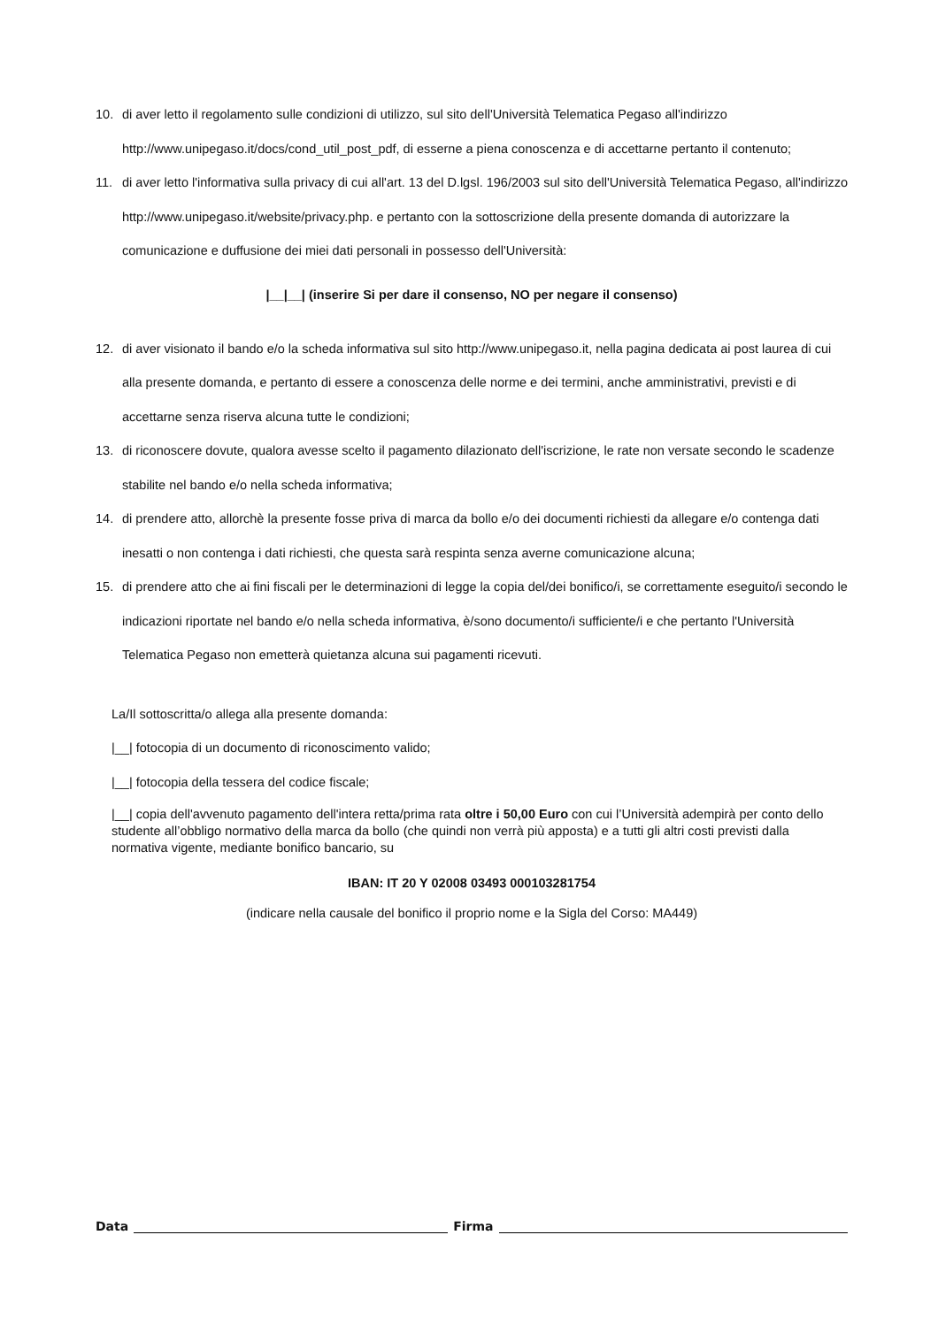10. di aver letto il regolamento sulle condizioni di utilizzo, sul sito dell'Università Telematica Pegaso all'indirizzo http://www.unipegaso.it/docs/cond_util_post_pdf, di esserne a piena conoscenza e di accettarne pertanto il contenuto;
11. di aver letto l'informativa sulla privacy di cui all'art. 13 del D.lgsl. 196/2003 sul sito dell'Università Telematica Pegaso, all'indirizzo http://www.unipegaso.it/website/privacy.php. e pertanto con la sottoscrizione della presente domanda di autorizzare la comunicazione e duffusione dei miei dati personali in possesso dell'Università:
|__|__| (inserire Si per dare il consenso, NO per negare il consenso)
12. di aver visionato il bando e/o la scheda informativa sul sito http://www.unipegaso.it, nella pagina dedicata ai post laurea di cui alla presente domanda, e pertanto di essere a conoscenza delle norme e dei termini, anche amministrativi, previsti e di accettarne senza riserva alcuna tutte le condizioni;
13. di riconoscere dovute, qualora avesse scelto il pagamento dilazionato dell'iscrizione, le rate non versate secondo le scadenze stabilite nel bando e/o nella scheda informativa;
14. di prendere atto, allorchè la presente fosse priva di marca da bollo e/o dei documenti richiesti da allegare e/o contenga dati inesatti o non contenga i dati richiesti, che questa sarà respinta senza averne comunicazione alcuna;
15. di prendere atto che ai fini fiscali per le determinazioni di legge la copia del/dei bonifico/i, se correttamente eseguito/i secondo le indicazioni riportate nel bando e/o nella scheda informativa, è/sono documento/i sufficiente/i e che pertanto l'Università Telematica Pegaso non emetterà quietanza alcuna sui pagamenti ricevuti.
La/Il sottoscritta/o allega alla presente domanda:
|__| fotocopia di un documento di riconoscimento valido;
|__| fotocopia della tessera del codice fiscale;
|__| copia dell'avvenuto pagamento dell'intera retta/prima rata oltre i 50,00 Euro con cui l’Università adempirà per conto dello studente all’obbligo normativo della marca da bollo (che quindi non verrà più apposta) e a tutti gli altri costi previsti dalla normativa vigente, mediante bonifico bancario, su
IBAN: IT 20 Y 02008 03493 000103281754
(indicare nella causale del bonifico il proprio nome e la Sigla del Corso: MA449)
Data Firma